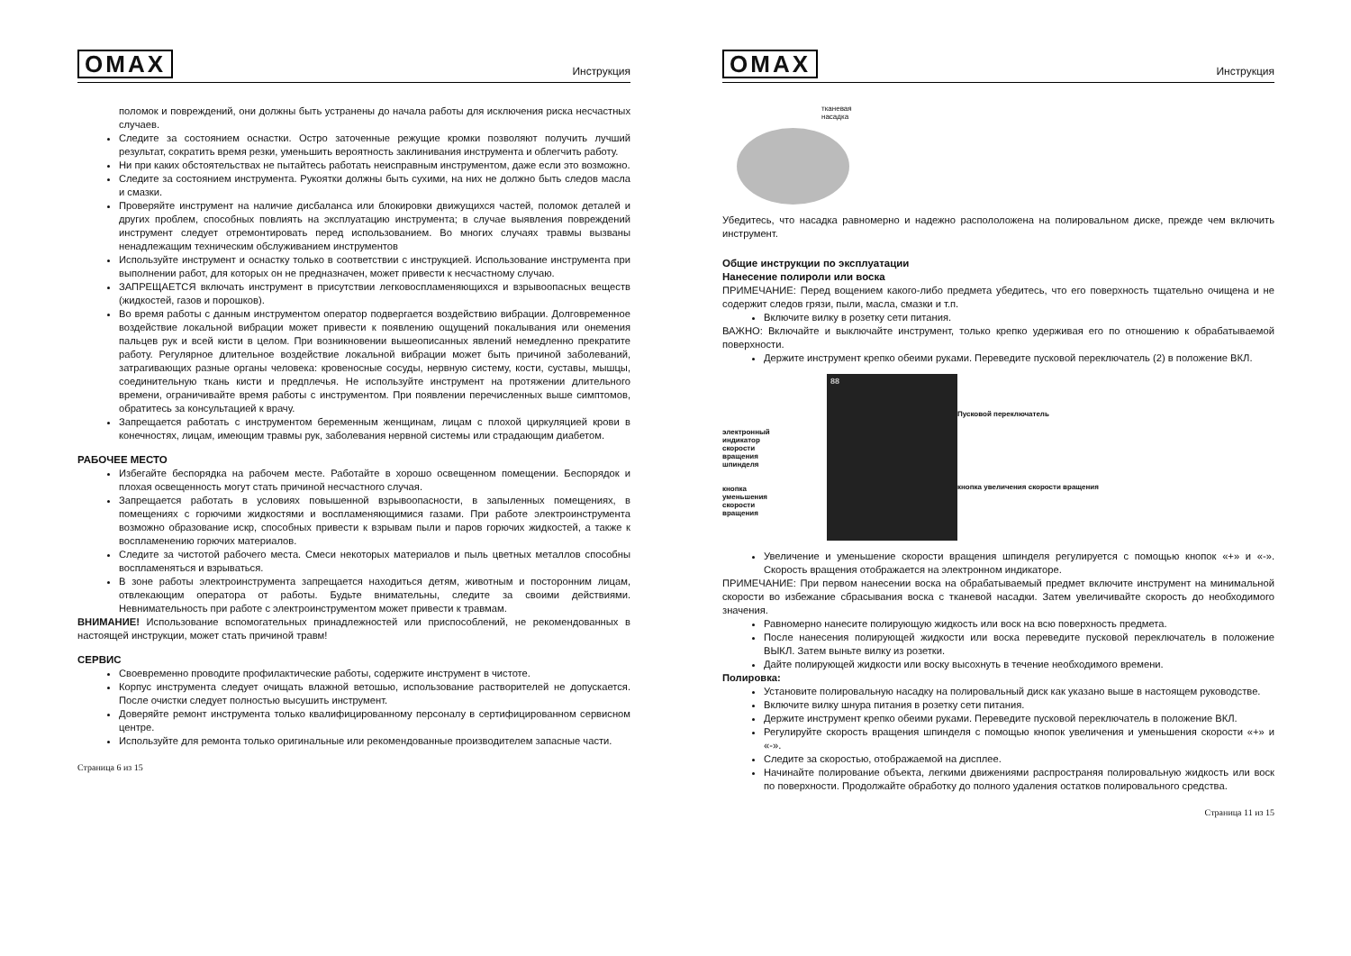OMAX
Инструкция
поломок и повреждений, они должны быть устранены до начала работы для исключения риска несчастных случаев.
Следите за состоянием оснастки. Остро заточенные режущие кромки позволяют получить лучший результат, сократить время резки, уменьшить вероятность заклинивания инструмента и облегчить работу.
Ни при каких обстоятельствах не пытайтесь работать неисправным инструментом, даже если это возможно.
Следите за состоянием инструмента. Рукоятки должны быть сухими, на них не должно быть следов масла и смазки.
Проверяйте инструмент на наличие дисбаланса или блокировки движущихся частей, поломок деталей и других проблем, способных повлиять на эксплуатацию инструмента; в случае выявления повреждений инструмент следует отремонтировать перед использованием. Во многих случаях травмы вызваны ненадлежащим техническим обслуживанием инструментов
Используйте инструмент и оснастку только в соответствии с инструкцией. Использование инструмента при выполнении работ, для которых он не предназначен, может привести к несчастному случаю.
ЗАПРЕЩАЕТСЯ включать инструмент в присутствии легковоспламеняющихся и взрывоопасных веществ (жидкостей, газов и порошков).
Во время работы с данным инструментом оператор подвергается воздействию вибрации. Долговременное воздействие локальной вибрации может привести к появлению ощущений покалывания или онемения пальцев рук и всей кисти в целом. При возникновении вышеописанных явлений немедленно прекратите работу. Регулярное длительное воздействие локальной вибрации может быть причиной заболеваний, затрагивающих разные органы человека: кровеносные сосуды, нервную систему, кости, суставы, мышцы, соединительную ткань кисти и предплечья. Не используйте инструмент на протяжении длительного времени, ограничивайте время работы с инструментом. При появлении перечисленных выше симптомов, обратитесь за консультацией к врачу.
Запрещается работать с инструментом беременным женщинам, лицам с плохой циркуляцией крови в конечностях, лицам, имеющим травмы рук, заболевания нервной системы или страдающим диабетом.
РАБОЧЕЕ МЕСТО
Избегайте беспорядка на рабочем месте. Работайте в хорошо освещенном помещении. Беспорядок и плохая освещенность могут стать причиной несчастного случая.
Запрещается работать в условиях повышенной взрывоопасности, в запыленных помещениях, в помещениях с горючими жидкостями и воспламеняющимися газами. При работе электроинструмента возможно образование искр, способных привести к взрывам пыли и паров горючих жидкостей, а также к воспламенению горючих материалов.
Следите за чистотой рабочего места. Смеси некоторых материалов и пыль цветных металлов способны воспламеняться и взрываться.
В зоне работы электроинструмента запрещается находиться детям, животным и посторонним лицам, отвлекающим оператора от работы. Будьте внимательны, следите за своими действиями. Невнимательность при работе с электроинструментом может привести к травмам.
ВНИМАНИЕ! Использование вспомогательных принадлежностей или приспособлений, не рекомендованных в настоящей инструкции, может стать причиной травм!
СЕРВИС
Своевременно проводите профилактические работы, содержите инструмент в чистоте.
Корпус инструмента следует очищать влажной ветошью, использование растворителей не допускается. После очистки следует полностью высушить инструмент.
Доверяйте ремонт инструмента только квалифицированному персоналу в сертифицированном сервисном центре.
Используйте для ремонта только оригинальные или рекомендованные производителем запасные части.
Страница 6 из 15
OMAX
Инструкция
тканевая
насадка
Убедитесь, что насадка равномерно и надежно распололожена на полировальном диске, прежде чем включить инструмент.
Общие инструкции по эксплуатации
Нанесение полироли или воска
ПРИМЕЧАНИЕ: Перед вощением какого-либо предмета убедитесь, что его поверхность тщательно очищена и не содержит следов грязи, пыли, масла, смазки и т.п.
Включите вилку в розетку сети питания.
ВАЖНО: Включайте и выключайте инструмент, только крепко удерживая его по отношению к обрабатываемой поверхности.
Держите инструмент крепко обеими руками. Переведите пусковой переключатель (2) в положение ВКЛ.
электронный индикатор скорости вращения шпинделя
кнопка уменьшения скорости вращения
88
Пусковой переключатель
кнопка увеличения скорости вращения
Увеличение и уменьшение скорости вращения шпинделя регулируется с помощью кнопок «+» и «-». Скорость вращения отображается на электронном индикаторе.
ПРИМЕЧАНИЕ: При первом нанесении воска на обрабатываемый предмет включите инструмент на минимальной скорости во избежание сбрасывания воска с тканевой насадки. Затем увеличивайте скорость до необходимого значения.
Равномерно нанесите полирующую жидкость или воск на всю поверхность предмета.
После нанесения полирующей жидкости или воска переведите пусковой переключатель в положение ВЫКЛ. Затем выньте вилку из розетки.
Дайте полирующей жидкости или воску высохнуть в течение необходимого времени.
Полировка:
Установите полировальную насадку на полировальный диск как указано выше в настоящем руководстве.
Включите вилку шнура питания в розетку сети питания.
Держите инструмент крепко обеими руками. Переведите пусковой переключатель в положение ВКЛ.
Регулируйте скорость вращения шпинделя с помощью кнопок увеличения и уменьшения скорости «+» и «-».
Следите за скоростью, отображаемой на дисплее.
Начинайте полирование объекта, легкими движениями распространяя полировальную жидкость или воск по поверхности. Продолжайте обработку до полного удаления остатков полировального средства.
Страница 11 из 15